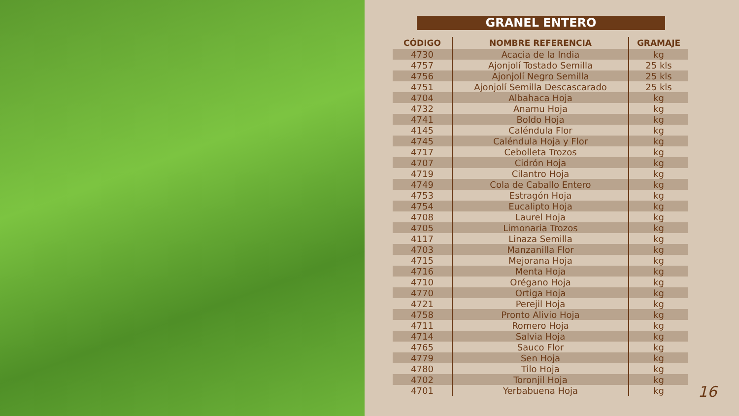GRANEL ENTERO
| CÓDIGO | NOMBRE REFERENCIA | GRAMAJE |
| --- | --- | --- |
| 4730 | Acacia de la India | kg |
| 4757 | Ajonjolí Tostado Semilla | 25 kls |
| 4756 | Ajonjolí Negro Semilla | 25 kls |
| 4751 | Ajonjolí Semilla Descascarado | 25 kls |
| 4704 | Albahaca Hoja | kg |
| 4732 | Anamu Hoja | kg |
| 4741 | Boldo Hoja | kg |
| 4145 | Caléndula Flor | kg |
| 4745 | Caléndula Hoja y Flor | kg |
| 4717 | Cebolleta Trozos | kg |
| 4707 | Cidrón Hoja | kg |
| 4719 | Cilantro Hoja | kg |
| 4749 | Cola de Caballo Entero | kg |
| 4753 | Estragón Hoja | kg |
| 4754 | Eucalipto Hoja | kg |
| 4708 | Laurel Hoja | kg |
| 4705 | Limonaria Trozos | kg |
| 4117 | Linaza Semilla | kg |
| 4703 | Manzanilla Flor | kg |
| 4715 | Mejorana Hoja | kg |
| 4716 | Menta Hoja | kg |
| 4710 | Orégano Hoja | kg |
| 4770 | Ortiga Hoja | kg |
| 4721 | Perejil Hoja | kg |
| 4758 | Pronto Alivio Hoja | kg |
| 4711 | Romero Hoja | kg |
| 4714 | Salvia Hoja | kg |
| 4765 | Sauco Flor | kg |
| 4779 | Sen Hoja | kg |
| 4780 | Tilo Hoja | kg |
| 4702 | Toronjil Hoja | kg |
| 4701 | Yerbabuena Hoja | kg |
16